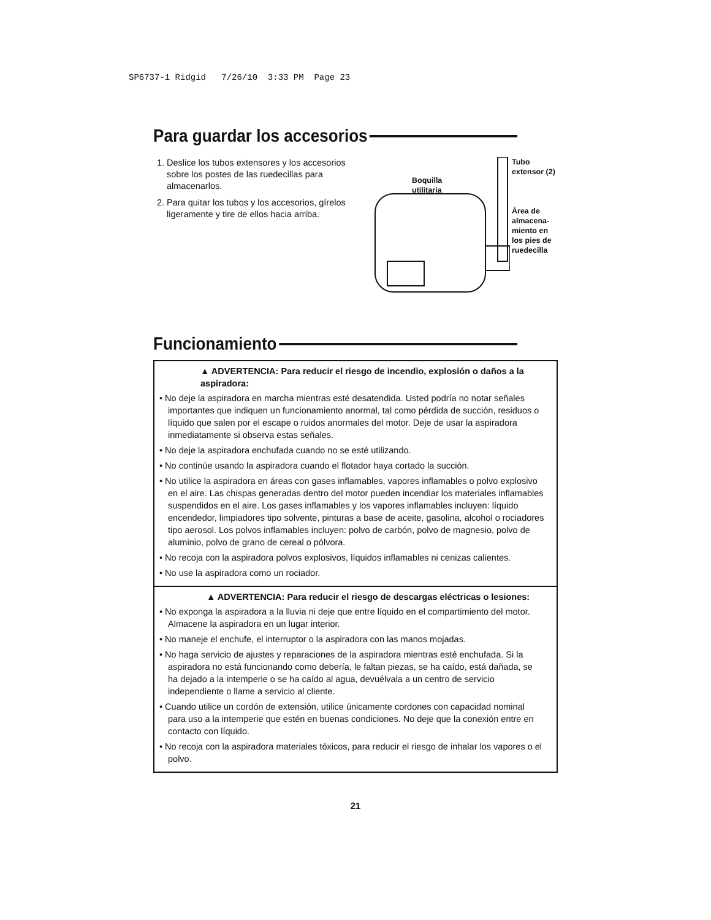SP6737-1 Ridgid 7/26/10 3:33 PM Page 23
Para guardar los accesorios
1. Deslice los tubos extensores y los accesorios sobre los postes de las ruedecillas para almacenarlos.
2. Para quitar los tubos y los accesorios, gírelos ligeramente y tire de ellos hacia arriba.
Boquilla
utilitaria
Tubo
extensor (2)
Área de
almacena-
miento en
los pies de
ruedecilla
Funcionamiento
▲ ADVERTENCIA: Para reducir el riesgo de incendio, explosión o daños a la aspiradora:
• No deje la aspiradora en marcha mientras esté desatendida. Usted podría no notar señales importantes que indiquen un funcionamiento anormal, tal como pérdida de succión, residuos o líquido que salen por el escape o ruidos anormales del motor. Deje de usar la aspiradora inmediatamente si observa estas señales.
• No deje la aspiradora enchufada cuando no se esté utilizando.
• No continúe usando la aspiradora cuando el flotador haya cortado la succión.
• No utilice la aspiradora en áreas con gases inflamables, vapores inflamables o polvo explosivo en el aire. Las chispas generadas dentro del motor pueden incendiar los materiales inflamables suspendidos en el aire. Los gases inflamables y los vapores inflamables incluyen: líquido encendedor, limpiadores tipo solvente, pinturas a base de aceite, gasolina, alcohol o rociadores tipo aerosol. Los polvos inflamables incluyen: polvo de carbón, polvo de magnesio, polvo de aluminio, polvo de grano de cereal o pólvora.
• No recoja con la aspiradora polvos explosivos, líquidos inflamables ni cenizas calientes.
• No use la aspiradora como un rociador.
▲ ADVERTENCIA: Para reducir el riesgo de descargas eléctricas o lesiones:
• No exponga la aspiradora a la lluvia ni deje que entre líquido en el compartimiento del motor. Almacene la aspiradora en un lugar interior.
• No maneje el enchufe, el interruptor o la aspiradora con las manos mojadas.
• No haga servicio de ajustes y reparaciones de la aspiradora mientras esté enchufada. Si la aspiradora no está funcionando como debería, le faltan piezas, se ha caído, está dañada, se ha dejado a la intemperie o se ha caído al agua, devuélvala a un centro de servicio independiente o llame a servicio al cliente.
• Cuando utilice un cordón de extensión, utilice únicamente cordones con capacidad nominal para uso a la intemperie que estén en buenas condiciones. No deje que la conexión entre en contacto con líquido.
• No recoja con la aspiradora materiales tóxicos, para reducir el riesgo de inhalar los vapores o el polvo.
21